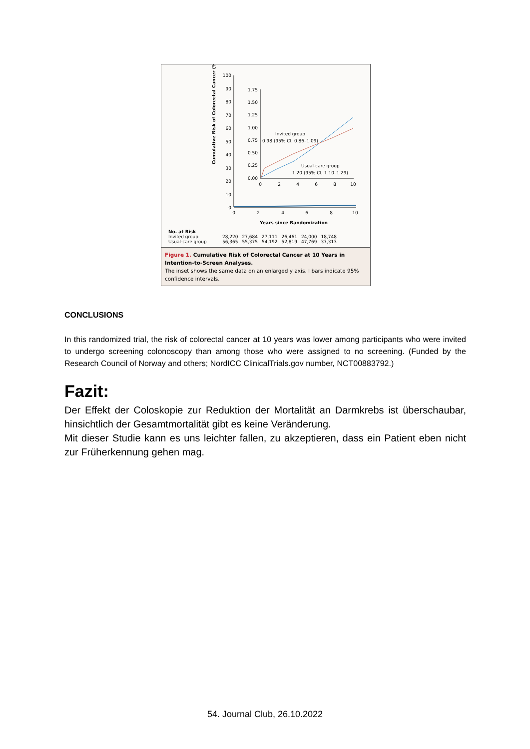100
90
80
70
60
50
40
30
20
10
0
1.75
1.50
1.25
1.00
0.75
0.50
0.25
0.00
0
2
4
6
8
10
0
2
4
6
8
10
Years since Randomization
Invited group
0.98 (95% CI, 0.86–1.09)
Usual-care group
1.20 (95% CI, 1.10–1.29)
Cumulative Risk of Colorectal Cancer (%)
| No. at Risk | | | | | | |
| --- | --- | --- | --- | --- | --- | --- |
| Invited group | 28,220 | 27,684 | 27,111 | 26,461 | 24,000 | 18,748 |
| Usual-care group | 56,365 | 55,375 | 54,192 | 52,819 | 47,769 | 37,313 |
Figure 1. Cumulative Risk of Colorectal Cancer at 10 Years in Intention-to-Screen Analyses.
The inset shows the same data on an enlarged y axis. I bars indicate 95% confidence intervals.
CONCLUSIONS
In this randomized trial, the risk of colorectal cancer at 10 years was lower among participants who were invited to undergo screening colonoscopy than among those who were assigned to no screening. (Funded by the Research Council of Norway and others; NordICC ClinicalTrials.gov number, NCT00883792.)
Fazit:
Der Effekt der Coloskopie zur Reduktion der Mortalität an Darmkrebs ist überschaubar, hinsichtlich der Gesamtmortalität gibt es keine Veränderung.
Mit dieser Studie kann es uns leichter fallen, zu akzeptieren, dass ein Patient eben nicht zur Früherkennung gehen mag.
54. Journal Club, 26.10.2022